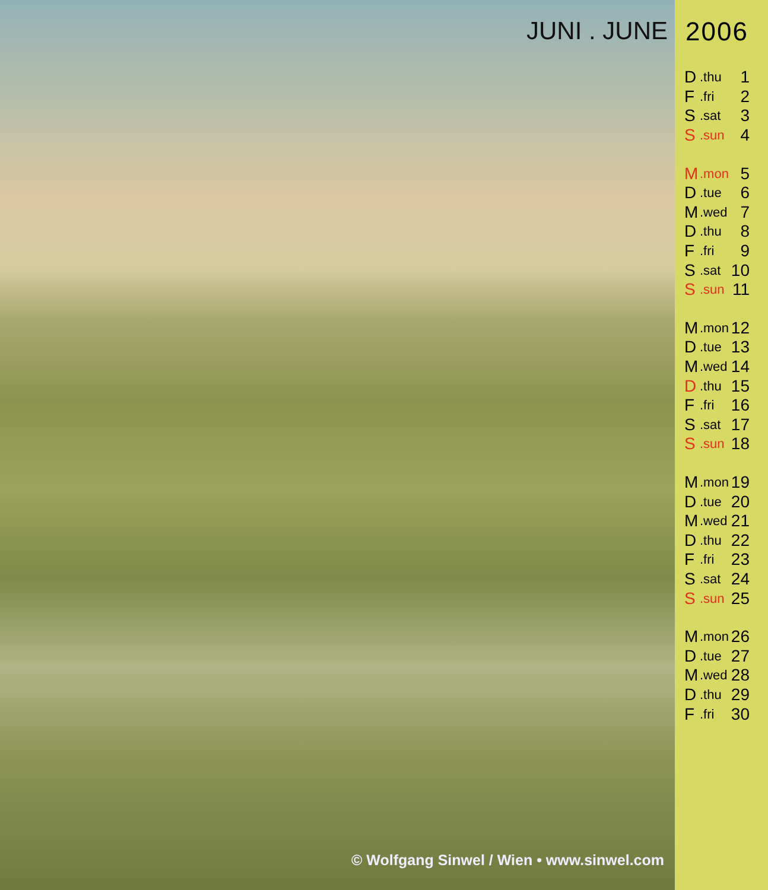JUNI . JUNE
© Wolfgang Sinwel / Wien • www.sinwel.com
2006
| D | .thu | 1 |
| F | .fri | 2 |
| S | .sat | 3 |
| S | .sun | 4 |
| M | .mon | 5 |
| D | .tue | 6 |
| M | .wed | 7 |
| D | .thu | 8 |
| F | .fri | 9 |
| S | .sat | 10 |
| S | .sun | 11 |
| M | .mon | 12 |
| D | .tue | 13 |
| M | .wed | 14 |
| D | .thu | 15 |
| F | .fri | 16 |
| S | .sat | 17 |
| S | .sun | 18 |
| M | .mon | 19 |
| D | .tue | 20 |
| M | .wed | 21 |
| D | .thu | 22 |
| F | .fri | 23 |
| S | .sat | 24 |
| S | .sun | 25 |
| M | .mon | 26 |
| D | .tue | 27 |
| M | .wed | 28 |
| D | .thu | 29 |
| F | .fri | 30 |